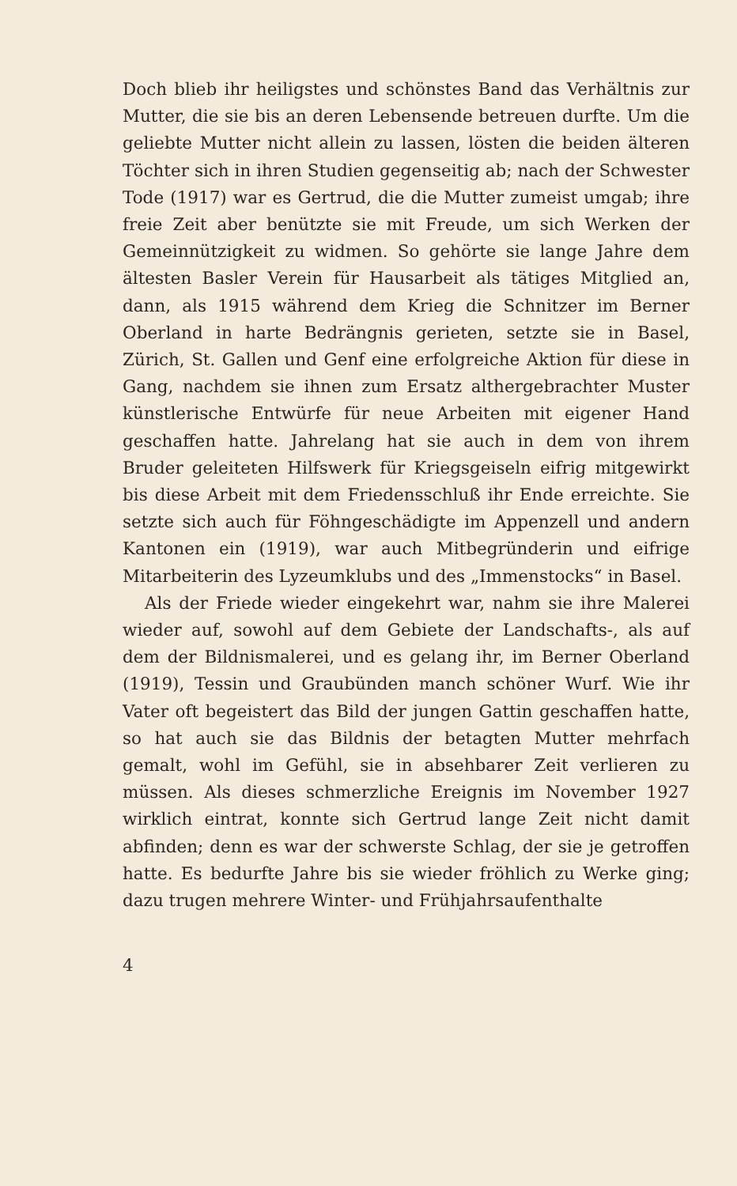Doch blieb ihr heiligstes und schönstes Band das Verhältnis zur Mutter, die sie bis an deren Lebensende betreuen durfte. Um die geliebte Mutter nicht allein zu lassen, lösten die beiden älteren Töchter sich in ihren Studien gegenseitig ab; nach der Schwester Tode (1917) war es Gertrud, die die Mutter zumeist umgab; ihre freie Zeit aber benützte sie mit Freude, um sich Werken der Gemeinnützigkeit zu widmen. So gehörte sie lange Jahre dem ältesten Basler Verein für Hausarbeit als tätiges Mitglied an, dann, als 1915 während dem Krieg die Schnitzer im Berner Oberland in harte Bedrängnis gerieten, setzte sie in Basel, Zürich, St. Gallen und Genf eine erfolgreiche Aktion für diese in Gang, nachdem sie ihnen zum Ersatz althergebrachter Muster künstlerische Entwürfe für neue Arbeiten mit eigener Hand geschaffen hatte. Jahrelang hat sie auch in dem von ihrem Bruder geleiteten Hilfswerk für Kriegsgeiseln eifrig mitgewirkt bis diese Arbeit mit dem Friedensschluß ihr Ende erreichte. Sie setzte sich auch für Föhngeschädigte im Appenzell und andern Kantonen ein (1919), war auch Mitbegründerin und eifrige Mitarbeiterin des Lyzeumklubs und des „Immenstocks“ in Basel.
Als der Friede wieder eingekehrt war, nahm sie ihre Malerei wieder auf, sowohl auf dem Gebiete der Landschafts-, als auf dem der Bildnismalerei, und es gelang ihr, im Berner Oberland (1919), Tessin und Graubünden manch schöner Wurf. Wie ihr Vater oft begeistert das Bild der jungen Gattin geschaffen hatte, so hat auch sie das Bildnis der betagten Mutter mehrfach gemalt, wohl im Gefühl, sie in absehbarer Zeit verlieren zu müssen. Als dieses schmerzliche Ereignis im November 1927 wirklich eintrat, konnte sich Gertrud lange Zeit nicht damit abfinden; denn es war der schwerste Schlag, der sie je getroffen hatte. Es bedurfte Jahre bis sie wieder fröhlich zu Werke ging; dazu trugen mehrere Winter- und Frühjahrsaufenthalte
4